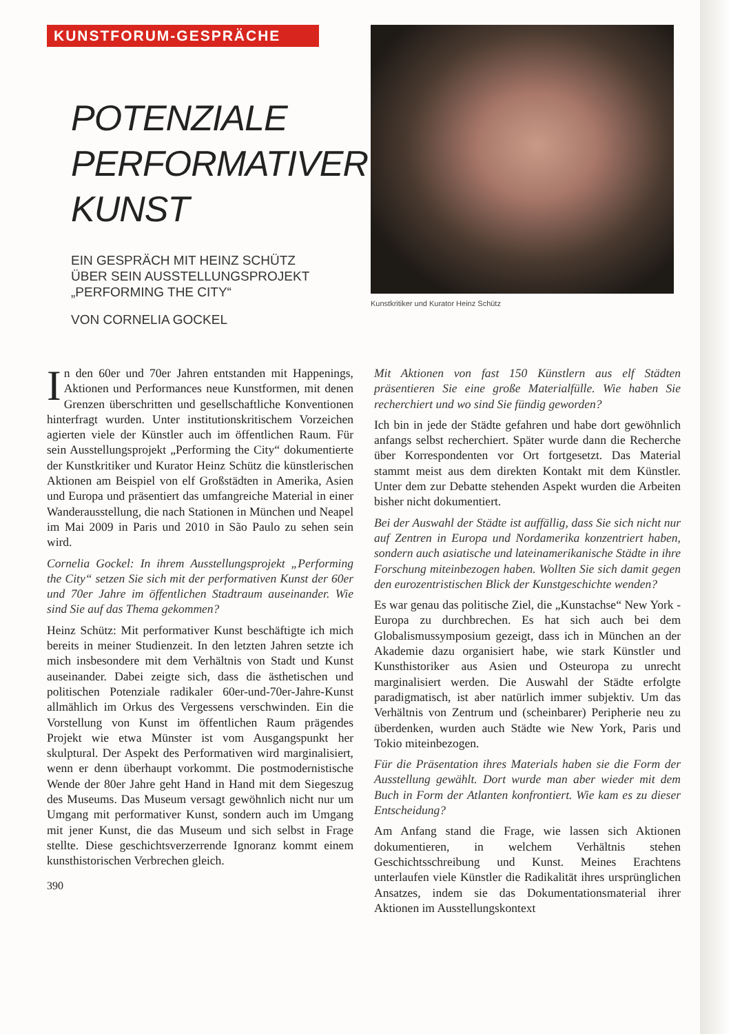KUNSTFORUM-GESPRÄCHE
POTENZIALE
PERFORMATIVER
KUNST
EIN GESPRÄCH MIT HEINZ SCHÜTZ
ÜBER SEIN AUSSTELLUNGSPROJEKT
„PERFORMING THE CITY“
VON CORNELIA GOCKEL
Kunstkritiker und Kurator Heinz Schütz
In den 60er und 70er Jahren entstanden mit Happenings, Aktionen und Performances neue Kunstformen, mit denen Grenzen überschritten und gesellschaftliche Konventionen hinterfragt wurden. Unter institutionskritischem Vorzeichen agierten viele der Künstler auch im öffentlichen Raum. Für sein Ausstellungsprojekt „Performing the City“ dokumentierte der Kunstkritiker und Kurator Heinz Schütz die künstlerischen Aktionen am Beispiel von elf Großstädten in Amerika, Asien und Europa und präsentiert das umfangreiche Material in einer Wanderausstellung, die nach Stationen in München und Neapel im Mai 2009 in Paris und 2010 in São Paulo zu sehen sein wird.
Cornelia Gockel: In ihrem Ausstellungsprojekt „Performing the City“ setzen Sie sich mit der performativen Kunst der 60er und 70er Jahre im öffentlichen Stadtraum auseinander. Wie sind Sie auf das Thema gekommen?
Heinz Schütz: Mit performativer Kunst beschäftigte ich mich bereits in meiner Studienzeit. In den letzten Jahren setzte ich mich insbesondere mit dem Verhältnis von Stadt und Kunst auseinander. Dabei zeigte sich, dass die ästhetischen und politischen Potenziale radikaler 60er-und-70er-Jahre-Kunst allmählich im Orkus des Vergessens verschwinden. Ein die Vorstellung von Kunst im öffentlichen Raum prägendes Projekt wie etwa Münster ist vom Ausgangspunkt her skulptural. Der Aspekt des Performativen wird marginalisiert, wenn er denn überhaupt vorkommt. Die postmodernistische Wende der 80er Jahre geht Hand in Hand mit dem Siegeszug des Museums. Das Museum versagt gewöhnlich nicht nur um Umgang mit performativer Kunst, sondern auch im Umgang mit jener Kunst, die das Museum und sich selbst in Frage stellte. Diese geschichtsverzerrende Ignoranz kommt einem kunsthistorischen Verbrechen gleich.
390
Mit Aktionen von fast 150 Künstlern aus elf Städten präsentieren Sie eine große Materialfülle. Wie haben Sie recherchiert und wo sind Sie fündig geworden?
Ich bin in jede der Städte gefahren und habe dort gewöhnlich anfangs selbst recherchiert. Später wurde dann die Recherche über Korrespondenten vor Ort fortgesetzt. Das Material stammt meist aus dem direkten Kontakt mit dem Künstler. Unter dem zur Debatte stehenden Aspekt wurden die Arbeiten bisher nicht dokumentiert.
Bei der Auswahl der Städte ist auffällig, dass Sie sich nicht nur auf Zentren in Europa und Nordamerika konzentriert haben, sondern auch asiatische und lateinamerikanische Städte in ihre Forschung miteinbezogen haben. Wollten Sie sich damit gegen den eurozentristischen Blick der Kunstgeschichte wenden?
Es war genau das politische Ziel, die „Kunstachse“ New York - Europa zu durchbrechen. Es hat sich auch bei dem Globalismussymposium gezeigt, dass ich in München an der Akademie dazu organisiert habe, wie stark Künstler und Kunsthistoriker aus Asien und Osteuropa zu unrecht marginalisiert werden. Die Auswahl der Städte erfolgte paradigmatisch, ist aber natürlich immer subjektiv. Um das Verhältnis von Zentrum und (scheinbarer) Peripherie neu zu überdenken, wurden auch Städte wie New York, Paris und Tokio miteinbezogen.
Für die Präsentation ihres Materials haben sie die Form der Ausstellung gewählt. Dort wurde man aber wieder mit dem Buch in Form der Atlanten konfrontiert. Wie kam es zu dieser Entscheidung?
Am Anfang stand die Frage, wie lassen sich Aktionen dokumentieren, in welchem Verhältnis stehen Geschichtsschreibung und Kunst. Meines Erachtens unterlaufen viele Künstler die Radikalität ihres ursprünglichen Ansatzes, indem sie das Dokumentationsmaterial ihrer Aktionen im Ausstellungskontext